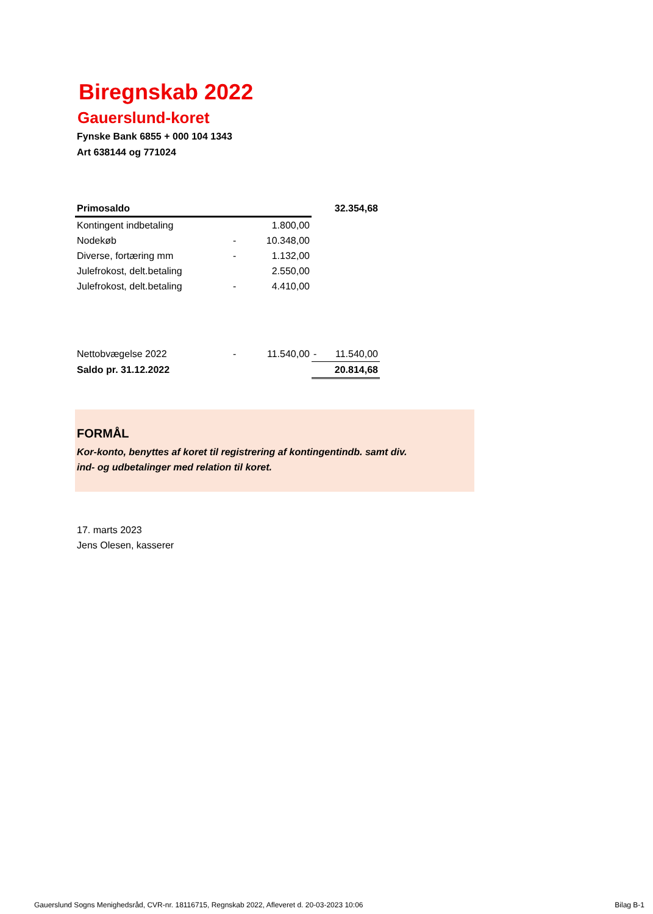Biregnskab 2022
Gauerslund-koret
Fynske Bank 6855 + 000 104 1343
Art 638144 og 771024
| Primosaldo | | | | 32.354,68 |
| Kontingent indbetaling | | 1.800,00 | | |
| Nodekøb | - | 10.348,00 | | |
| Diverse, fortæring mm | - | 1.132,00 | | |
| Julefrokost, delt.betaling | | 2.550,00 | | |
| Julefrokost, delt.betaling | - | 4.410,00 | | |
| Nettobvægelse 2022 | - | 11.540,00 | - | 11.540,00 |
| Saldo pr. 31.12.2022 | | | | 20.814,68 |
FORMÅL
Kor-konto, benyttes af koret til registrering af kontingentindb. samt div.
ind- og udbetalinger med relation til koret.
17. marts 2023
Jens Olesen, kasserer
Gauerslund Sogns Menighedsråd, CVR-nr. 18116715, Regnskab 2022, Afleveret d. 20-03-2023 10:06 Bilag B-1